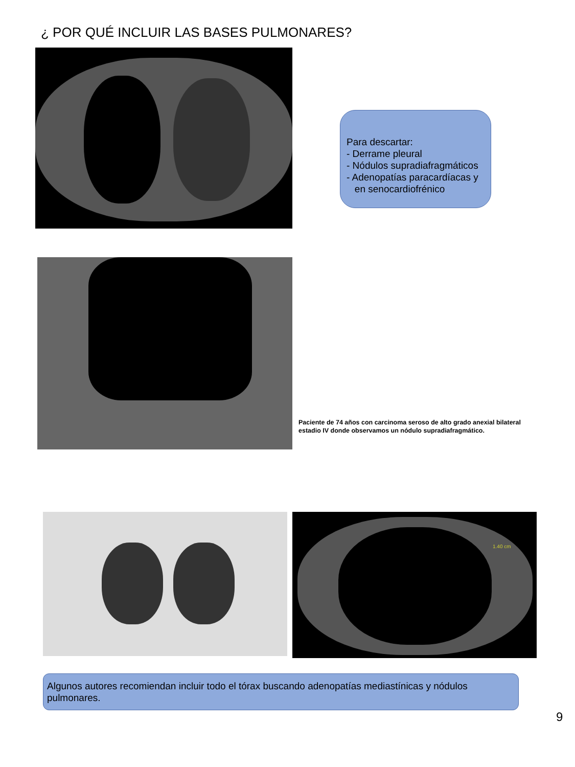¿ POR QUÉ INCLUIR LAS BASES PULMONARES?
Para descartar:
- Derrame pleural
- Nódulos supradiafragmáticos
- Adenopatías paracardíacas y
en senocardiofrénico
Paciente de 74 años con carcinoma seroso de alto grado anexial bilateral estadio IV donde observamos un nódulo supradiafragmático.
1.40 cm
Algunos autores recomiendan incluir todo el tórax buscando adenopatías mediastínicas y nódulos pulmonares.
9